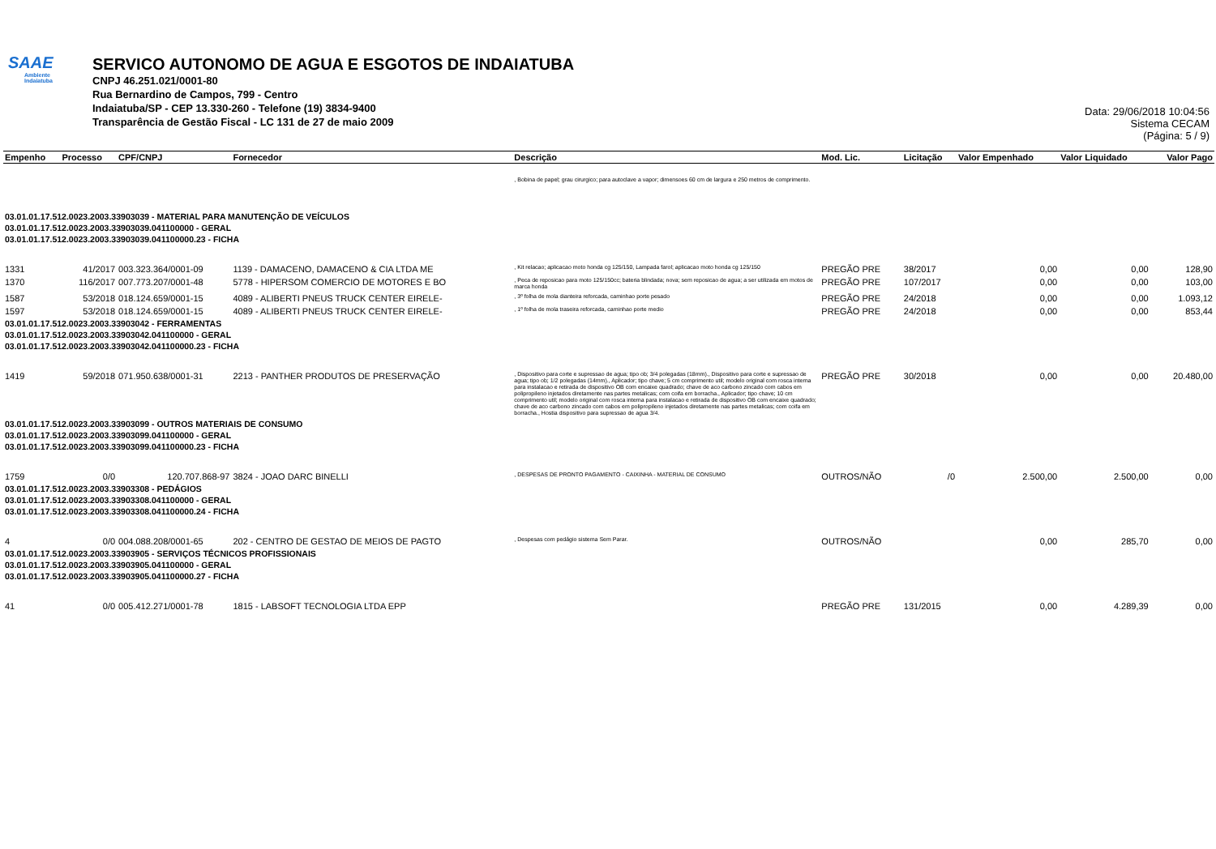SAAE
Ambiente
Indaiatuba
SERVICO AUTONOMO DE AGUA E ESGOTOS DE INDAIATUBA
CNPJ 46.251.021/0001-80
Rua Bernardino de Campos, 799 - Centro
Indaiatuba/SP - CEP 13.330-260 - Telefone (19) 3834-9400
Transparência de Gestão Fiscal - LC 131 de 27 de maio 2009
Data: 29/06/2018 10:04:56
Sistema CECAM
(Página: 5 / 9)
| Empenho | Processo | CPF/CNPJ | Fornecedor | Descrição | Mod. Lic. | Licitação | Valor Empenhado | Valor Liquidado | Valor Pago |
| --- | --- | --- | --- | --- | --- | --- | --- | --- | --- |
| | | | | , Bobina de papel; grau cirurgico; para autoclave a vapor; dimensoes 60 cm de largura e 250 metros de comprimento. | | | | | |
| 03.01.01.17.512.0023.2003.33903039 - MATERIAL PARA MANUTENÇÃO DE VEÍCULOS 03.01.01.17.512.0023.2003.33903039.041100000 - GERAL 03.01.01.17.512.0023.2003.33903039.041100000.23 - FICHA | | | | | | | | | |
| 1331 | 41/2017 | 003.323.364/0001-09 | 1139 - DAMACENO, DAMACENO & CIA LTDA ME | , Kit relacao; aplicacao moto honda cg 125/150, Lampada farol; aplicacao moto honda cg 125/150 | PREGÃO PRE | 38/2017 | 0,00 | 0,00 | 128,90 |
| 1370 | 116/2017 | 007.773.207/0001-48 | 5778 - HIPERSOM COMERCIO DE MOTORES E BO | , Peca de reposicao para moto 125/150cc; bateria blindada; nova; sem reposicao de agua; a ser utilizada em motos de marca honda | PREGÃO PRE | 107/2017 | 0,00 | 0,00 | 103,00 |
| 1587 | 53/2018 | 018.124.659/0001-15 | 4089 - ALIBERTI PNEUS TRUCK CENTER EIRELE- | , 3º folha de mola dianteira reforcada, caminhao porte pesado | PREGÃO PRE | 24/2018 | 0,00 | 0,00 | 1.093,12 |
| 1597 | 53/2018 | 018.124.659/0001-15 | 4089 - ALIBERTI PNEUS TRUCK CENTER EIRELE- | , 1º folha de mola traseira reforcada, caminhao porte medio | PREGÃO PRE | 24/2018 | 0,00 | 0,00 | 853,44 |
| 03.01.01.17.512.0023.2003.33903042 - FERRAMENTAS 03.01.01.17.512.0023.2003.33903042.041100000 - GERAL 03.01.01.17.512.0023.2003.33903042.041100000.23 - FICHA | | | | | | | | | |
| 1419 | 59/2018 | 071.950.638/0001-31 | 2213 - PANTHER PRODUTOS DE PRESERVAÇÃO | , Dispositivo para corte e supressao de agua; tipo ob; 3/4 polegadas (18mm)., Dispositivo para corte e supressao de agua; tipo ob; 1/2 polegadas (14mm)., Aplicador; tipo chave; 5 cm comprimento util; modelo original com rosca interna para instalacao e retirada de dispositivo OB com encaixe quadrado; chave de aco carbono zincado com cabos em polipropileno injetados diretamente nas partes metalicas; com coifa em borracha., Aplicador; tipo chave; 10 cm comprimento util; modelo original com rosca interna para instalacao e retirada de dispositivo OB com encaixe quadrado; chave de aco carbono zincado com cabos em polipropileno injetados diretamente nas partes metalicas; com coifa em borracha., Hostia dispositivo para supressao de agua 3/4. | PREGÃO PRE | 30/2018 | 0,00 | 0,00 | 20.480,00 |
| 03.01.01.17.512.0023.2003.33903099 - OUTROS MATERIAIS DE CONSUMO 03.01.01.17.512.0023.2003.33903099.041100000 - GERAL 03.01.01.17.512.0023.2003.33903099.041100000.23 - FICHA | | | | | | | | | |
| 1759 | 0/0 | 120.707.868-97 | 3824 - JOAO DARC BINELLI | , DESPESAS DE PRONTO PAGAMENTO - CAIXINHA - MATERIAL DE CONSUMO | OUTROS/NÃO | /0 | 2.500,00 | 2.500,00 | 0,00 |
| 03.01.01.17.512.0023.2003.33903308 - PEDÁGIOS 03.01.01.17.512.0023.2003.33903308.041100000 - GERAL 03.01.01.17.512.0023.2003.33903308.041100000.24 - FICHA | | | | | | | | | |
| 4 | 0/0 | 004.088.208/0001-65 | 202 - CENTRO DE GESTAO DE MEIOS DE PAGTO | , Despesas com pedágio sistema Sem Parar. | OUTROS/NÃO | | 0,00 | 285,70 | 0,00 |
| 03.01.01.17.512.0023.2003.33903905 - SERVIÇOS TÉCNICOS PROFISSIONAIS 03.01.01.17.512.0023.2003.33903905.041100000 - GERAL 03.01.01.17.512.0023.2003.33903905.041100000.27 - FICHA | | | | | | | | | |
| 41 | 0/0 | 005.412.271/0001-78 | 1815 - LABSOFT TECNOLOGIA LTDA EPP | | PREGÃO PRE | 131/2015 | 0,00 | 4.289,39 | 0,00 |